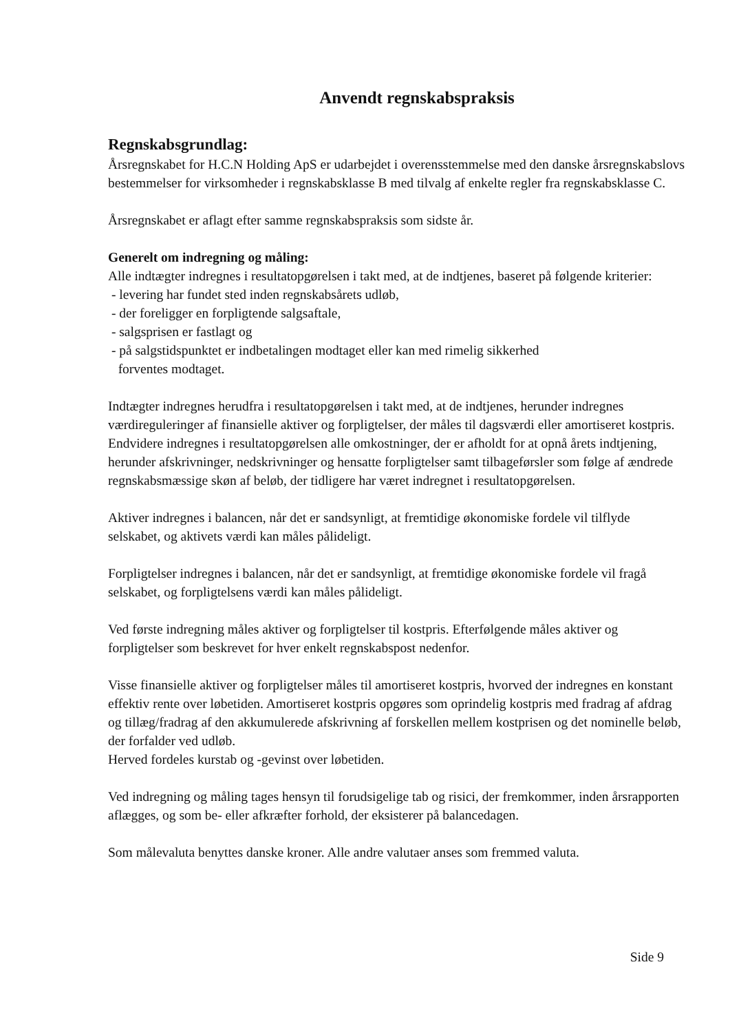Anvendt regnskabspraksis
Regnskabsgrundlag:
Årsregnskabet for H.C.N Holding ApS er udarbejdet i overensstemmelse med den danske årsregnskabslovs bestemmelser for virksomheder i regnskabsklasse B med tilvalg af enkelte regler fra regnskabsklasse C.
Årsregnskabet er aflagt efter samme regnskabspraksis som sidste år.
Generelt om indregning og måling:
Alle indtægter indregnes i resultatopgørelsen i takt med, at de indtjenes, baseret på følgende kriterier:
- levering har fundet sted inden regnskabsårets udløb,
- der foreligger en forpligtende salgsaftale,
- salgsprisen er fastlagt og
- på salgstidspunktet er indbetalingen modtaget eller kan med rimelig sikkerhed
forventes modtaget.
Indtægter indregnes herudfra i resultatopgørelsen i takt med, at de indtjenes, herunder indregnes værdireguleringer af finansielle aktiver og forpligtelser, der måles til dagsværdi eller amortiseret kostpris. Endvidere indregnes i resultatopgørelsen alle omkostninger, der er afholdt for at opnå årets indtjening, herunder afskrivninger, nedskrivninger og hensatte forpligtelser samt tilbageførsler som følge af ændrede regnskabsmæssige skøn af beløb, der tidligere har været indregnet i resultatopgørelsen.
Aktiver indregnes i balancen, når det er sandsynligt, at fremtidige økonomiske fordele vil tilflyde selskabet, og aktivets værdi kan måles pålideligt.
Forpligtelser indregnes i balancen, når det er sandsynligt, at fremtidige økonomiske fordele vil fragå selskabet, og forpligtelsens værdi kan måles pålideligt.
Ved første indregning måles aktiver og forpligtelser til kostpris. Efterfølgende måles aktiver og forpligtelser som beskrevet for hver enkelt regnskabspost nedenfor.
Visse finansielle aktiver og forpligtelser måles til amortiseret kostpris, hvorved der indregnes en konstant effektiv rente over løbetiden. Amortiseret kostpris opgøres som oprindelig kostpris med fradrag af afdrag og tillæg/fradrag af den akkumulerede afskrivning af forskellen mellem kostprisen og det nominelle beløb, der forfalder ved udløb.
Herved fordeles kurstab og -gevinst over løbetiden.
Ved indregning og måling tages hensyn til forudsigelige tab og risici, der fremkommer, inden årsrapporten aflægges, og som be- eller afkræfter forhold, der eksisterer på balancedagen.
Som målevaluta benyttes danske kroner. Alle andre valutaer anses som fremmed valuta.
Side 9